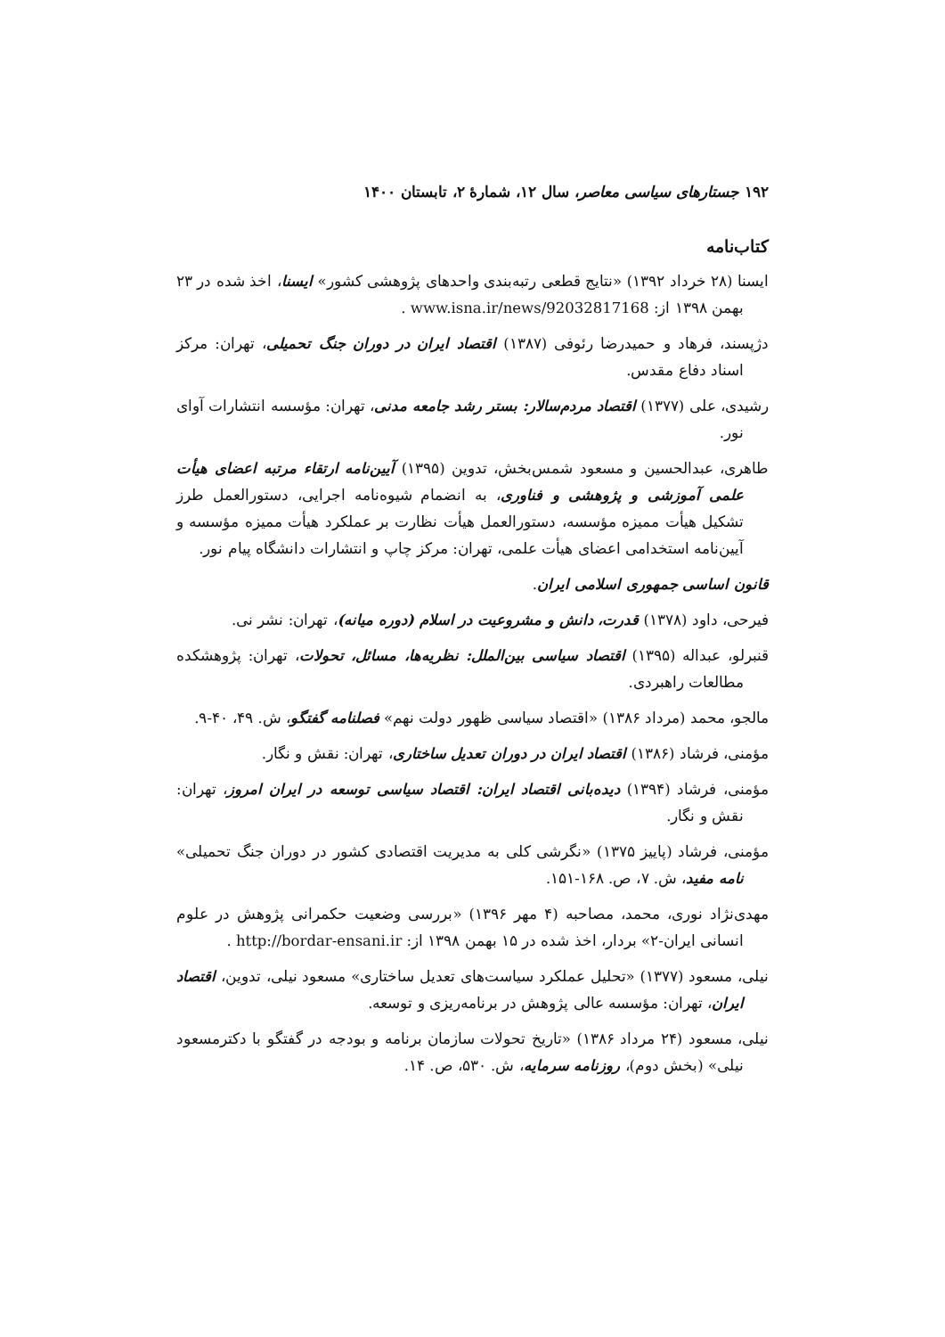۱۹۲ جستارهای سیاسی معاصر، سال ۱۲، شمارهٔ ۲، تابستان ۱۴۰۰
کتاب‌نامه
ایسنا (۲۸ خرداد ۱۳۹۲) «نتایج قطعی رتبه‌بندی واحدهای پژوهشی کشور» ایسنا، اخذ شده در ۲۳ بهمن ۱۳۹۸ از: www.isna.ir/news/92032817168 .
دژپسند، فرهاد و حمیدرضا رئوفی (۱۳۸۷) اقتصاد ایران در دوران جنگ تحمیلی، تهران: مرکز اسناد دفاع مقدس.
رشیدی، علی (۱۳۷۷) اقتصاد مردم‌سالار: بستر رشد جامعه مدنی، تهران: مؤسسه انتشارات آوای نور.
طاهری، عبدالحسین و مسعود شمس‌بخش، تدوین (۱۳۹۵) آیین‌نامه ارتقاء مرتبه اعضای هیأت علمی آموزشی و پژوهشی و فناوری، به انضمام شیوه‌نامه اجرایی، دستورالعمل طرز تشکیل هیأت ممیزه مؤسسه، دستورالعمل هیأت نظارت بر عملکرد هیأت ممیزه مؤسسه و آیین‌نامه استخدامی اعضای هیأت علمی، تهران: مرکز چاپ و انتشارات دانشگاه پیام نور.
قانون اساسی جمهوری اسلامی ایران.
فیرحی، داود (۱۳۷۸) قدرت، دانش و مشروعیت در اسلام (دوره میانه)، تهران: نشر نی.
قنبرلو، عبداله (۱۳۹۵) اقتصاد سیاسی بین‌الملل: نظریه‌ها، مسائل، تحولات، تهران: پژوهشکده مطالعات راهبردی.
مالجو، محمد (مرداد ۱۳۸۶) «اقتصاد سیاسی ظهور دولت نهم» فصلنامه گفتگو، ش. ۴۹، ۴۰-۹.
مؤمنی، فرشاد (۱۳۸۶) اقتصاد ایران در دوران تعدیل ساختاری، تهران: نقش و نگار.
مؤمنی، فرشاد (۱۳۹۴) دیده‌بانی اقتصاد ایران: اقتصاد سیاسی توسعه در ایران امروز، تهران: نقش و نگار.
مؤمنی، فرشاد (پاییز ۱۳۷۵) «نگرشی کلی به مدیریت اقتصادی کشور در دوران جنگ تحمیلی» نامه مفید، ش. ۷، ص. ۱۶۸-۱۵۱.
مهدی‌نژاد نوری، محمد، مصاحبه (۴ مهر ۱۳۹۶) «بررسی وضعیت حکمرانی پژوهش در علوم انسانی ایران-۲» بردار، اخذ شده در ۱۵ بهمن ۱۳۹۸ از: http://bordar-ensani.ir .
نیلی، مسعود (۱۳۷۷) «تحلیل عملکرد سیاست‌های تعدیل ساختاری» مسعود نیلی، تدوین، اقتصاد ایران، تهران: مؤسسه عالی پژوهش در برنامه‌ریزی و توسعه.
نیلی، مسعود (۲۴ مرداد ۱۳۸۶) «تاریخ تحولات سازمان برنامه و بودجه در گفتگو با دکترمسعود نیلی» (بخش دوم)، روزنامه سرمایه، ش. ۵۳۰، ص. ۱۴.